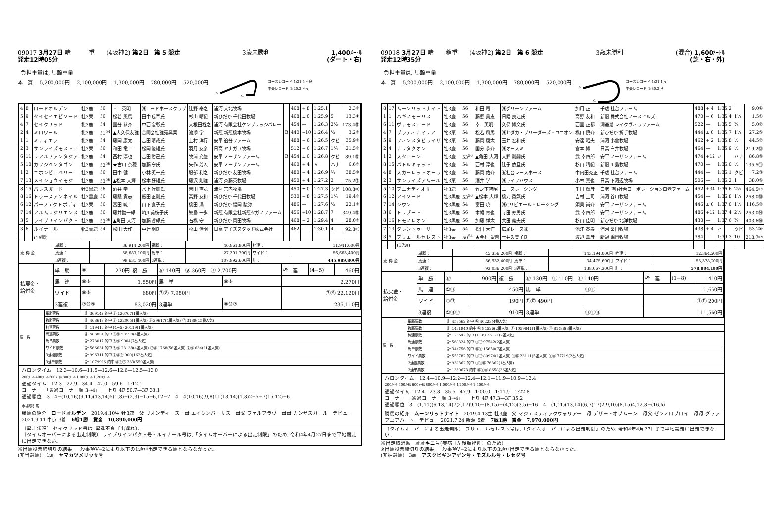09017 3月27日 晴　　　重　　(4阪神2) 第2日　第 5 競走 3歳未勝利 1,400ﾒｰﾄﾙ
発走12時05分 (ダート・右)
負担重量は, 馬齢重量
本　賞 5,200,000円 2,100,000円 1,300,000円 780,000円 520,000円
S
G
コースレコード 1:21.5 不良
中央レコード 1:20.3 不良
| 4 | 8 | ロードオルデン | 牡3鹿 | 56 | 幸 英明 | ㈱ロードホースクラブ | 辻野 泰之 | 浦河 大北牧場 | | 468 | + 8 | 1:25.1 | | 2.3① |
| 5 | 9 | タイセイエピソード | 牡3栗 | 56 | 松若 風馬 | 田中 成奉氏 | 杉山 晴紀 | 新ひだか 千代田牧場 | | 468 | ± 0 | 1:25.9 | 5 | 13.3④ |
| 4 | 7 | セイクリッド | 牝3鹿 | 54 | 国分 恭介 | 中西 宏彰氏 | 大根田裕之 | 浦河 有限会社ケンブリッジバレー | | 454 | — | 1:26.3 | 2½ | 173.4⑮ |
| 2 | 4 | ミロワール | 牝3鹿 | 51<sup>54</sup> | ▲大久保友雅 | 合同会社雅苑興業 | 池添 学 | 新冠 新冠橋本牧場 | B | 440 | −10 | 1:26.4 | ½ | 3.2② |
| 1 | 1 | ミティエラ | 牝3鹿 | 54 | 藤岡 康太 | 吉田 晴哉氏 | 上村 洋行 | 安平 追分ファーム | | 488 | − 6 | 1:26.5 | クビ | 35.9⑨ |
| 2 | 3 | サンライズモストロ | 牡3栗 | 56 | 和田 竜二 | 松岡 隆雄氏 | 羽月 友彦 | 日高 ヤナガワ牧場 | | 512 | − 6 | 1:26.7 | 1¼ | 21.5⑥ |
| 6 | 11 | リアルファンタジア | 牝3鹿 | 54 | 西村 淳也 | 吉田 勝己氏 | 牧浦 充徳 | 安平 ノーザンファーム | B | 454 | ± 0 | 1:26.8 | クビ | 89.1⑫ |
| 5 | 10 | カフジペンタゴン | 牡3鹿 | 52<sup>56</sup> | ★古川 奈穂 | 加藤 守氏 | 矢作 芳人 | 安平 ノーザンファーム | | 460 | + 4 | 〃 | ハナ | 6.6③ |
| 1 | 2 | ニホンピロペリー | 牡3鹿 | 56 | 田中 健 | 小林 英一氏 | 服部 利之 | 新ひだか 友田牧場 | | 480 | − 4 | 1:26.9 | ¾ | 38.5⑩ |
| 7 | 13 | メイショウイモジ | 牡3鹿 | 53<sup>56</sup> | ▲松本 大輝 | 松本 好雄氏 | 藤沢 則雄 | 浦河 斉藤英牧場 | | 450 | + 4 | 1:27.2 | 2 | 75.2⑪ |
| 8 | 15 | パレスガード | 牡3黒鹿 | 56 | 酒井 学 | 水上 行雄氏 | 吉田 直弘 | 浦河 宮内牧場 | | 450 | ± 0 | 1:27.3 | クビ | 108.8⑭ |
| 8 | 16 | トゥースアンネイル | 牡3黒鹿 | 56 | 藤懸 貴志 | 飯田 正剛氏 | 高野 友和 | 新ひだか 千代田牧場 | | 530 | − 8 | 1:27.5 | 1¼ | 19.4⑤ |
| 6 | 12 | パーフェクトボディ | 牡3栗 | 56 | 富田 暁 | 山下 良子氏 | 橋田 満 | 新ひだか 福岡 駿弥 | | 486 | — | 1:27.6 | ½ | 22.1⑦ |
| 7 | 14 | アルムレジリエンス | 牡3鹿 | 56 | 藤井勘一郎 | 崎川美枝子氏 | 鮫島 一歩 | 新冠 有限会社新冠タガノファーム | | 456 | +10 | 1:28.7 | 7 | 349.4⑯ |
| 3 | 5 | ライブリインパクト | 牡3鹿 | 53<sup>56</sup> | ▲角田 大河 | 加藤 哲郎氏 | 石橋 守 | 新ひだか 岡田牧場 | | 468 | − 2 | 1:29.4 | 4 | 28.0⑧ |
| 3 | 6 | ルイナール | 牝3青鹿 | 54 | 松田 大作 | 中辻 明氏 | 杉山 佳明 | 日高 アイズスタッド株式会社 | | 462 | — | 1:30.1 | 4 | 92.8⑬ |
| | | (16頭) | | | | | | | | | | | | |
| 売 得 金 | 単勝： | 36,914,200円 | 複勝： | 46,861,800円 | 枠連： | 11,941,600円 |
| | 馬連： | 58,683,100円 | 馬単： | 27,301,700円 | ワイド： | 56,663,400円 |
| | 3連複： | 99,631,400円 | 3連単： | 107,992,600円 | 計： | 445,989,800円 |
| 払戻金・ 給付金 | 単 勝 | ⑧ | 230円 | 複 勝 | ⑧ 140円 ⑨ 360円 ⑦ 2,700円 | | | 枠 連 | (4−5) | 460円 |
| | 馬 連 | ⑧⑨ | 1,550円 | | 馬 単 | ⑧⑨ | 2,270円 | | | |
| | ワイド | ⑧⑨ | 680円 | | ⑦⑧ 7,980円 | | ⑦⑨ 22,120円 | | | |
| | 3連複 | ⑦⑧⑨ | 83,020円 | | 3連単 | ⑧⑨⑦ | 235,110円 | | | |
| 票 数 | 単勝票数 | 計 369142 的中 ⑧ 126767(1番人気) |
| | 複勝票数 | 計 468618 的中 ⑧ 122005(1番人気) ⑨ 29617(4番人気) ⑦ 3189(15番人気) |
| | 枠連票数 | 計 119416 的中 (4−5) 20119(1番人気) |
| | 馬連票数 | 計 586831 的中 ⑧⑨ 29199(4番人気) |
| | 馬単票数 | 計 273017 的中 ⑧⑨ 9004(7番人気) |
| | ワイド票数 | 計 566634 的中 ⑧⑨ 23138(4番人気) ⑦⑧ 1768(56番人気) ⑦⑨ 634(91番人気) |
| | 3連複票数 | 計 996314 的中 ⑦⑧⑨ 900(162番人気) |
| | 3連単票数 | 計 1079926 的中 ⑧⑨⑦ 333(550番人気) |
ハロンタイム　12.3—10.6—11.5—12.6—12.6—12.5—13.0
200ﾒｰﾄﾙ 400ﾒｰﾄﾙ 600ﾒｰﾄﾙ 800ﾒｰﾄﾙ 1,000ﾒｰﾄﾙ 1,200ﾒｰﾄﾙ
通過タイム　12.3—22.9—34.4—47.0—59.6—1:12.1
コーナー　「通過コーナー順 3→4」　　上り 4F 50.7—3F 38.1
通過順位　3　4−(10,16)(9,11)(13,14)5(1,8)−(2,3)−15−6,12−7　4　4(10,16)(9,8)11(13,14)(1,3)2−5−7(15,12)−6
市場取引馬
勝馬の紹介　ロードオルデン　2019.4.10生 牡3鹿　父 リオンディーズ　母 エイシンバーサス　母父 ファルブラヴ　母母 カンザスガール　デビュー 2021.9.11 中京 3着　6戦1勝　賞金　10,890,000円
〔発走状況〕 セイクリッド号は, 発進不良〔出遅れ〕。
〔タイムオーバーによる出走制限〕 ライブリインパクト号・ルイナール号は,「タイムオーバーによる出走制限」のため, 令和4年4月27日まで平地競走に出走できない。
※出馬投票締切りの結果, 一般事項Ⅴ−2により以下の1頭が出走できる馬とならなかった。
(非当選馬)　1頭　ヤマカツメリッサ号
09018 3月27日 晴　　稍重　　(4阪神2) 第2日　第 6 競走 3歳未勝利 (混合) 1,600ﾒｰﾄﾙ
発走12時35分 (芝・右・外)
負担重量は, 馬齢重量
本　賞 5,200,000円 2,100,000円 1,300,000円 780,000円 520,000円
S
G
コースレコード 1:31.1 良
中央レコード 1:30.3 良
| 8 | 17 | ムーンリットナイト | 牡3鹿 | 56 | 和田 竜二 | ㈱グリーンファーム | 加用 正 | 千歳 社台ファーム | | 488 | + 4 | 1:35.2 | | 9.0④ |
| 1 | 1 | ハギノモーリス | 牡3鹿 | 56 | 藤懸 貴志 | 日隈 良江氏 | 高野 友和 | 新冠 株式会社ノースヒルズ | | 470 | − 6 | 1:35.4 | 1¼ | 1.5① |
| 6 | 11 | ヴァモスロード | 牡3鹿 | 56 | 幸 英明 | 久保 博文氏 | 西園 正都 | 洞爺湖 レイクヴィラファーム | | 522 | — | 1:35.5 | ¾ | 5.0② |
| 4 | 7 | プラティナマリア | 牝3栗 | 54 | 松若 風馬 | ㈱ヒダカ・ブリーダーズ・ユニオン | 橋口 慎介 | 新ひだか 折手牧場 | | 444 | ± 0 | 1:35.7 | 1¼ | 27.2⑤ |
| 5 | 9 | フィンスタビライザ | 牝3栗 | 54 | 藤岡 康太 | 玉井 宏和氏 | 安達 昭夫 | 浦河 小倉牧場 | | 462 | + 2 | 1:35.8 | ½ | 44.5⑦ |
| 2 | 4 | ナリタクオン | 牡3鹿 | 56 | 国分 恭介 | ㈱オースミ | 宮本 博 | 日高 白井牧場 | | 464 | — | 1:35.9 | ½ | 219.2⑬ |
| 1 | 2 | スタローン | 牡3鹿 | 53<sup>56</sup> | ▲角田 大河 | 大野 剛嗣氏 | 武 幸四郎 | 安平 ノーザンファーム | | 474 | +12 | 〃 | ハナ | 86.8⑨ |
| 8 | 15 | バトルキャット | 牝3鹿 | 54 | 西村 淳也 | 辻子 依旦氏 | 杉山 晴紀 | 新冠 川島牧場 | | 470 | — | 1:36.0 | ½ | 135.5⑪ |
| 4 | 8 | スカーレットオーラ | 牝3鹿 | 54 | 藤岡 佑介 | ㈲社台レースホース | 中内田充正 | 千歳 社台ファーム | | 444 | — | 1:36.1 | クビ | 7.2③ |
| 2 | 3 | サンライズアムール | 牡3栗 | 56 | 酒井 学 | ㈱ライフハウス | 小林 真也 | 日高 下河辺牧場 | | 506 | — | 1:36.2 | 1 | 38.0⑥ |
| 5 | 10 | ブエナディオサ | 牝3鹿 | 54 | 竹之下智昭 | エースレーシング | 千田 輝彦 | 白老 (有)社台コーポレーション白老ファーム | | 452 | +34 | 1:36.6 | 2½ | 464.5⑰ |
| 6 | 12 | アイソード | 牡3黒鹿 | 53<sup>56</sup> | ▲松本 大輝 | 橋元 勇氣氏 | 吉村 圭司 | 浦河 谷川牧場 | | 454 | — | 1:36.8 | 1¼ | 258.0⑮ |
| 7 | 14 | シウン | 牝3黒鹿 | 54 | 富田 暁 | ㈱Gリビエール・レーシング | 須貝 尚介 | 安平 ノーザンファーム | | 446 | ± 0 | 1:37.0 | 1½ | 116.5⑩ |
| 3 | 6 | トリブート | 牡3黒鹿 | 56 | 木幡 育也 | 寺田 寿男氏 | 武 幸四郎 | 安平 ノーザンファーム | | 486 | +12 | 1:37.4 | 2½ | 253.0⑭ |
| 8 | 16 | トモノレオン | 牡3黒鹿 | 56 | 加藤 祥太 | 共田 義夫氏 | 杉山 佳明 | 新ひだか 北洋牧場 | | 430 | — | 1:37.6 | ¾ | 403.6⑯ |
| 7 | 13 | タレントゥーサ | 牝3栗 | 54 | 松田 大作 | 広尾レース㈱ | 池江 泰寿 | 浦河 桑田牧場 | | 438 | + 4 | 〃 | クビ | 53.2⑧ |
| 3 | 5 | ブリエールセレスト | 牝3栗 | 50<sup>54</sup> | ★今村 聖奈 | 土井久美子氏 | 渡辺 薫彦 | 新冠 錦岡牧場 | | 384 | — | 1:39.3 | 10 | 218.7⑫ |
| | | (17頭) | | | | | | | | | | | | |
| 売 得 金 | 単勝： | 45,356,200円 | 複勝： | 143,194,000円 | 枠連： | 12,364,200円 |
| | 馬連： | 56,932,400円 | 馬単： | 34,475,600円 | ワイド： | 55,378,200円 |
| | 3連複： | 93,036,200円 | 3連単： | 138,067,300円 | 計： | 578,804,100円 |
| 払戻金・ 給付金 | 単 勝 | ⑰ | 900円 | 複 勝 | ⑰ 130円 ① 110円 ⑪ 140円 | | | 枠 連 | (1−8) | 410円 |
| | 馬 連 | ①⑰ | 450円 | | 馬 単 | ⑰① | 1,650円 | | | |
| | ワイド | ①⑰ | 190円 | | ⑪⑰ 490円 | | ①⑪ 200円 | | | |
| | 3連複 | ①⑪⑰ | 910円 | | 3連単 | ⑰①⑪ | 11,560円 | | | |
| 票 数 | 単勝票数 | 計 453562 的中 ⑰ 40223(4番人気) |
| | 複勝票数 | 計 1431940 的中 ⑰ 94526(2番人気) ① 1059841(1番人気) ⑪ 81488(3番人気) |
| | 枠連票数 | 計 123642 的中 (1−8) 23121(2番人気) |
| | 馬連票数 | 計 569324 的中 ①⑰ 97542(2番人気) |
| | 馬単票数 | 計 344756 的中 ⑰① 15650(7番人気) |
| | ワイド票数 | 計 553782 的中 ①⑰ 80974(1番人気) ⑪⑰ 23111(5番人気) ①⑪ 75719(2番人気) |
| | 3連複票数 | 計 930362 的中 ①⑪⑰ 76362(1番人気) |
| | 3連単票数 | 計 1380673 的中 ⑰①⑪ 8658(36番人気) |
ハロンタイム　12.4—10.9—12.2—12.4—12.1—11.9—10.9—12.4
200ﾒｰﾄﾙ 400ﾒｰﾄﾙ 600ﾒｰﾄﾙ 800ﾒｰﾄﾙ 1,000ﾒｰﾄﾙ 1,200ﾒｰﾄﾙ 1,400ﾒｰﾄﾙ
通過タイム　12.4—23.3—35.5—47.9—1:00.0—1:11.9—1:22.8
コーナー　「通過コーナー順 3→4」　　上り 4F 47.3—3F 35.2
通過順位　3　(1,11)(6,13,14)7(2,17)9,10−(8,15)−(4,12)(3,5)−16　4　(1,11)(13,14)(6,7)17(2,9,10)(8,15)4,12,3−(16,5)
勝馬の紹介　ムーンリットナイト　2019.4.13生 牡3鹿　父 マジェスティックウォリアー　母 デザートオブムーン　母父 ゼンノロブロイ　母母 グラップユアハート　デビュー 2021.7.24 新潟 5着　7戦1勝　賞金　7,970,000円
〔タイムオーバーによる出走制限〕 ブリエールセレスト号は,「タイムオーバーによる出走制限」のため, 令和4年4月27日まで平地競走に出走できない。
※出走取消馬　オオキニ号(疾病〔左後肢挫創〕のため)
※出馬投票締切りの結果, 一般事項Ⅴ−2により以下の3頭が出走できる馬とならなかった。
(非抽選馬)　3頭　アスクビギンアゲン号・モズルル号・レセダ号